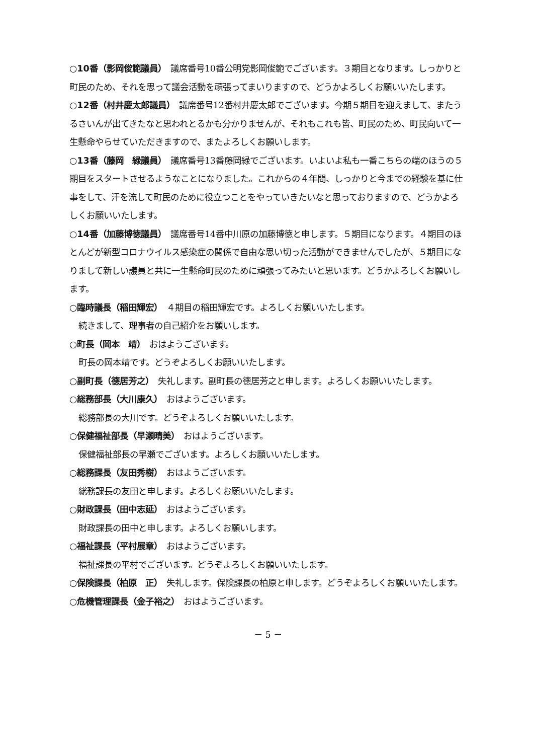○10番（影岡俊範議員）　議席番号10番公明党影岡俊範でございます。３期目となります。しっかりと町民のため、それを思って議会活動を頑張ってまいりますので、どうかよろしくお願いいたします。
○12番（村井慶太郎議員）　議席番号12番村井慶太郎でございます。今期５期目を迎えまして、またうるさいんが出てきたなと思われとるかも分かりませんが、それもこれも皆、町民のため、町民向いて一生懸命やらせていただきますので、またよろしくお願いします。
○13番（藤岡　緑議員）　議席番号13番藤岡緑でございます。いよいよ私も一番こちらの端のほうの５期目をスタートさせるようなことになりました。これからの４年間、しっかりと今までの経験を基に仕事をして、汗を流して町民のために役立つことをやっていきたいなと思っておりますので、どうかよろしくお願いいたします。
○14番（加藤博徳議員）　議席番号14番中川原の加藤博徳と申します。５期目になります。４期目のほとんどが新型コロナウイルス感染症の関係で自由な思い切った活動ができませんでしたが、５期目になりまして新しい議員と共に一生懸命町民のために頑張ってみたいと思います。どうかよろしくお願いします。
○臨時議長（稲田輝宏）　４期目の稲田輝宏です。よろしくお願いいたします。
続きまして、理事者の自己紹介をお願いします。
○町長（岡本　靖）　おはようございます。
町長の岡本靖です。どうぞよろしくお願いいたします。
○副町長（德居芳之）　失礼します。副町長の德居芳之と申します。よろしくお願いいたします。
○総務部長（大川康久）　おはようございます。
総務部長の大川です。どうぞよろしくお願いいたします。
○保健福祉部長（早瀬晴美）　おはようございます。
保健福祉部長の早瀬でございます。よろしくお願いいたします。
○総務課長（友田秀樹）　おはようございます。
総務課長の友田と申します。よろしくお願いいたします。
○財政課長（田中志延）　おはようございます。
財政課長の田中と申します。よろしくお願いします。
○福祉課長（平村展章）　おはようございます。
福祉課長の平村でございます。どうぞよろしくお願いいたします。
○保険課長（柏原　正）　失礼します。保険課長の柏原と申します。どうぞよろしくお願いいたします。
○危機管理課長（金子裕之）　おはようございます。
－ 5 －